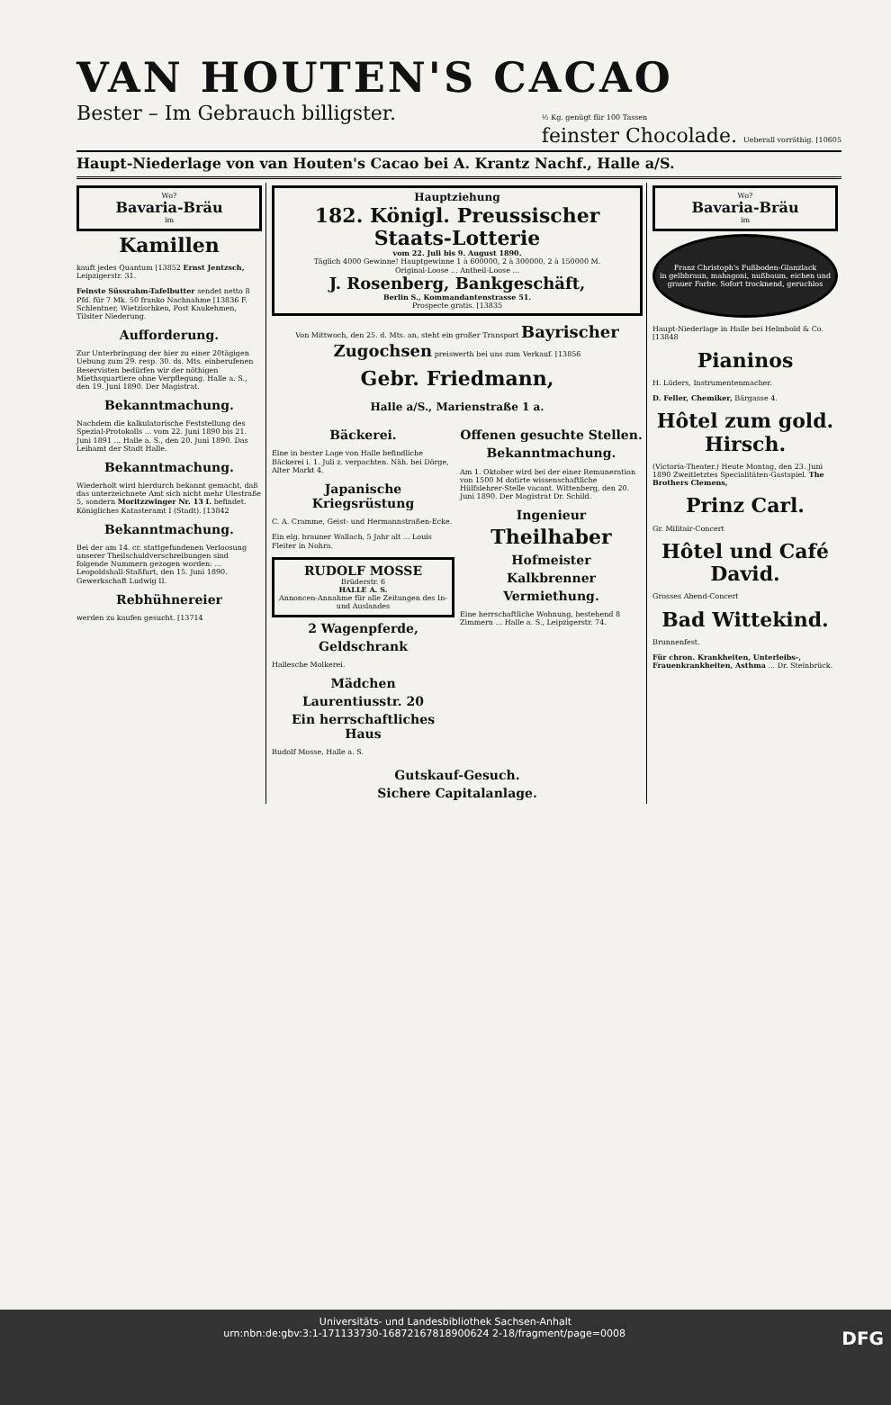VAN HOUTEN'S CACAO
Bester – Im Gebrauch billigster. ½ Kg. genügt für 100 Tassen
feinster Chocolade. Ueberall vorräthig. [10605
Haupt-Niederlage von van Houten's Cacao bei A. Krantz Nachf., Halle a/S.
Wo?
Bavaria-Bräu
im
Kamillen
kauft jedes Quantum [13852 Ernst Jentzsch, Leipzigerstr. 31.
Feinste Süssrahm-Tafelbutter sendet netto 8 Pfd. für 7 Mk. 50 franko Nachnahme [13836 F. Schlentner, Wietzischken, Post Kaukehmen, Tilsiter Niederung.
Aufforderung.
Zur Unterbringung der hier zu einer 20tägigen Uebung zum 29. resp. 30. ds. Mts. einberufenen Reservisten bedürfen wir der nöthigen Miethsquartiere ohne Verpflegung. Halle a. S., den 19. Juni 1890. Der Magistrat.
Bekanntmachung.
Nachdem die kalkulatorische Feststellung des Spezial-Protokolls ... vom 22. Juni 1890 bis 21. Juni 1891 ... Halle a. S., den 20. Juni 1890. Das Leihamt der Stadt Halle.
Bekanntmachung.
Wiederholt wird hierdurch bekannt gemacht, daß das unterzeichnete Amt sich nicht mehr Ulestraße 5, sondern Moritzzwinger Nr. 13 I. befindet. Königliches Katasteramt I (Stadt). [13842
Bekanntmachung.
Bei der am 14. cr. stattgefundenen Verloosung unserer Theilschuldverschreibungen sind folgende Nummern gezogen worden: ... Leopoldshall-Staßfurt, den 15. Juni 1890. Gewerkschaft Ludwig II.
Rebhühnereier
werden zu kaufen gesucht. [13714
Hauptziehung
182. Königl. Preussischer Staats-Lotterie
vom 22. Juli bis 9. August 1890.
Täglich 4000 Gewinne! Hauptgewinne 1 à 600000, 2 à 300000, 2 à 150000 M.
Original-Loose ... Antheil-Loose ...
J. Rosenberg, Bankgeschäft,
Berlin S., Kommandantenstrasse 51.
Prospecte gratis. [13835
Von Mittwoch, den 25. d. Mts. an, steht ein großer Transport Bayrischer Zugochsen preiswerth bei uns zum Verkauf. [13856
Gebr. Friedmann,
Halle a/S., Marienstraße 1 a.
Bäckerei.
Eine in bester Lage von Halle befindliche Bäckerei i. 1. Juli z. verpachten. Näh. bei Dörge, Alter Markt 4.
Japanische Kriegsrüstung
C. A. Cramme, Geist- und Hermannstraßen-Ecke.
Ein elg. brauner Wallach, 5 Jahr alt ... Louis Fleiter in Nohra.
RUDOLF MOSSE
Brüderstr. 6
HALLE A. S.
Annoncen-Annahme für alle Zeitungen des In- und Auslandes
2 Wagenpferde,
Geldschrank
Hallesche Molkerei.
Mädchen
Laurentiusstr. 20
Ein herrschaftliches Haus
Rudolf Mosse, Halle a. S.
Offenen gesuchte Stellen.
Bekanntmachung.
Am 1. Oktober wird bei der einer Remuneration von 1500 M dotirte wissenschaftliche Hülfslehrer-Stelle vacant. Wittenberg, den 20. Juni 1890. Der Magistrat Dr. Schild.
Ingenieur
Theilhaber
Hofmeister
Kalkbrenner
Vermiethung.
Eine herrschaftliche Wohnung, bestehend 8 Zimmern ... Halle a. S., Leipzigerstr. 74.
Gutskauf-Gesuch.
Sichere Capitalanlage.
Wo?
Bavaria-Bräu
im
Franz Christoph's Fußboden-Glanzlack
in gelbbraun, mahagoni, nußbaum, eichen und grauer Farbe. Sofort trocknend, geruchlos
Haupt-Niederlage in Halle bei Helmbold & Co. [13848
Pianinos
H. Lüders, Instrumentenmacher.
D. Feller, Chemiker, Bärgasse 4.
Hôtel zum gold. Hirsch.
(Victoria-Theater.) Heute Montag, den 23. Juni 1890 Zweitletztes Specialitäten-Gastspiel. The Brothers Clemens,
Prinz Carl.
Gr. Militair-Concert
Hôtel und Café David.
Grosses Abend-Concert
Bad Wittekind.
Brunnenfest.
Für chron. Krankheiten, Unterleibs-, Frauenkrankheiten, Asthma ... Dr. Steinbrück.
Universitäts- und Landesbibliothek Sachsen-Anhalt
urn:nbn:de:gbv:3:1-171133730-16872167818900624 2-18/fragment/page=0008 DFG